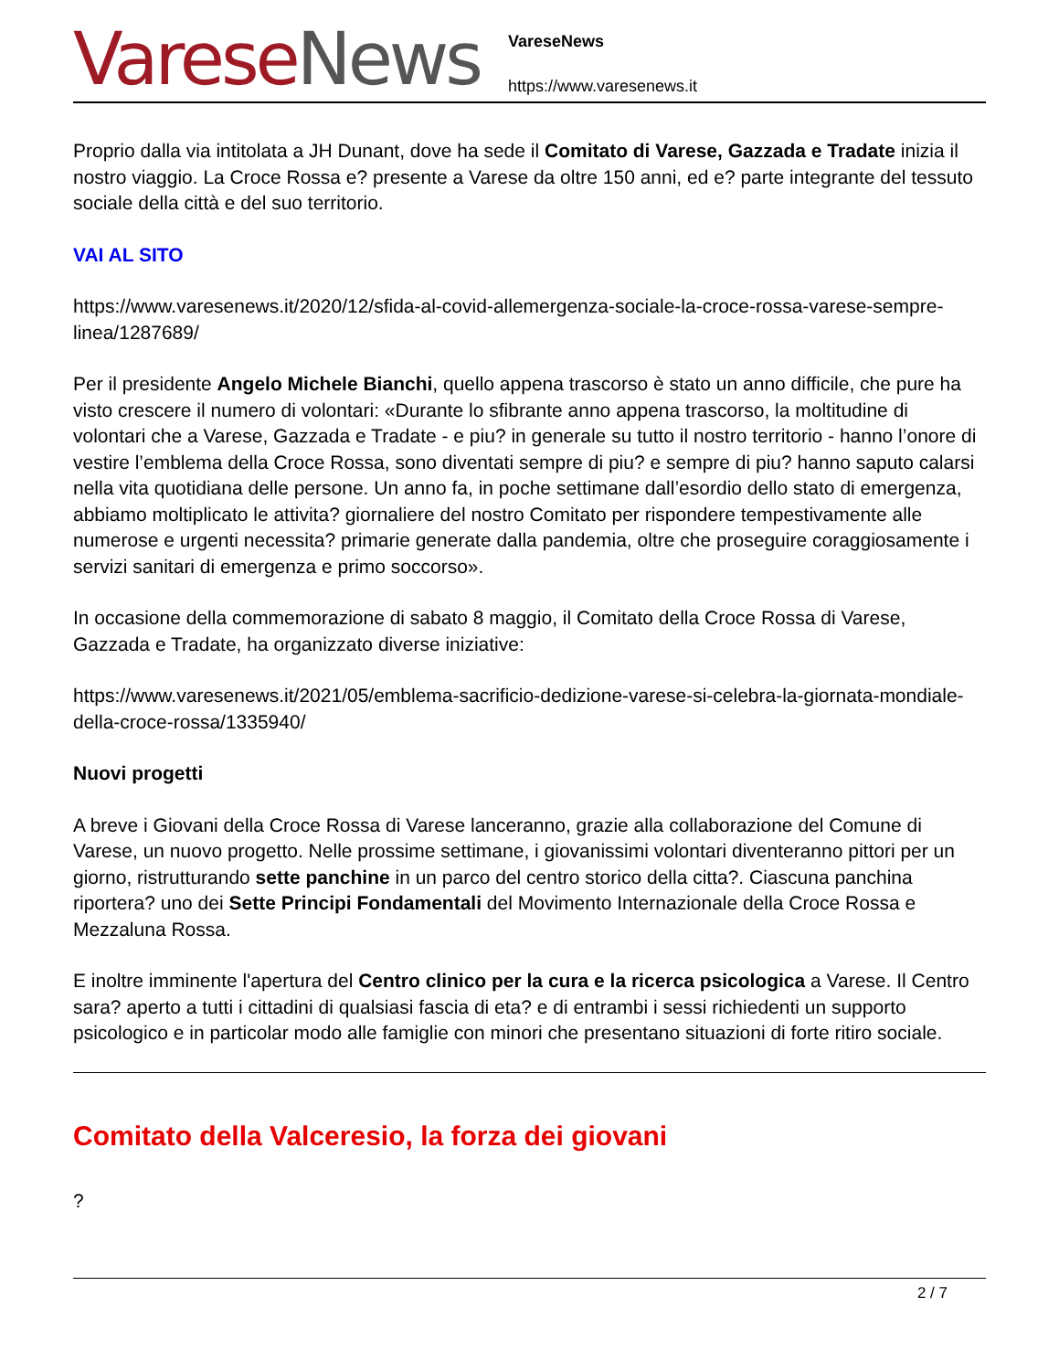Varese News
VareseNews
https://www.varesenews.it
Proprio dalla via intitolata a JH Dunant, dove ha sede il Comitato di Varese, Gazzada e Tradate inizia il nostro viaggio. La Croce Rossa e? presente a Varese da oltre 150 anni, ed e? parte integrante del tessuto sociale della città e del suo territorio.
VAI AL SITO
https://www.varesenews.it/2020/12/sfida-al-covid-allemergenza-sociale-la-croce-rossa-varese-sempre-linea/1287689/
Per il presidente Angelo Michele Bianchi, quello appena trascorso è stato un anno difficile, che pure ha visto crescere il numero di volontari: «Durante lo sfibrante anno appena trascorso, la moltitudine di volontari che a Varese, Gazzada e Tradate - e piu? in generale su tutto il nostro territorio - hanno l’onore di vestire l’emblema della Croce Rossa, sono diventati sempre di piu? e sempre di piu? hanno saputo calarsi nella vita quotidiana delle persone. Un anno fa, in poche settimane dall’esordio dello stato di emergenza, abbiamo moltiplicato le attivita? giornaliere del nostro Comitato per rispondere tempestivamente alle numerose e urgenti necessita? primarie generate dalla pandemia, oltre che proseguire coraggiosamente i servizi sanitari di emergenza e primo soccorso».
In occasione della commemorazione di sabato 8 maggio, il Comitato della Croce Rossa di Varese, Gazzada e Tradate, ha organizzato diverse iniziative:
https://www.varesenews.it/2021/05/emblema-sacrificio-dedizione-varese-si-celebra-la-giornata-mondiale-della-croce-rossa/1335940/
Nuovi progetti
A breve i Giovani della Croce Rossa di Varese lanceranno, grazie alla collaborazione del Comune di Varese, un nuovo progetto. Nelle prossime settimane, i giovanissimi volontari diventeranno pittori per un giorno, ristrutturando sette panchine in un parco del centro storico della citta?. Ciascuna panchina riportera? uno dei Sette Principi Fondamentali del Movimento Internazionale della Croce Rossa e Mezzaluna Rossa.
E inoltre imminente l'apertura del Centro clinico per la cura e la ricerca psicologica a Varese. Il Centro sara? aperto a tutti i cittadini di qualsiasi fascia di eta? e di entrambi i sessi richiedenti un supporto psicologico e in particolar modo alle famiglie con minori che presentano situazioni di forte ritiro sociale.
Comitato della Valceresio, la forza dei giovani
?
2 / 7